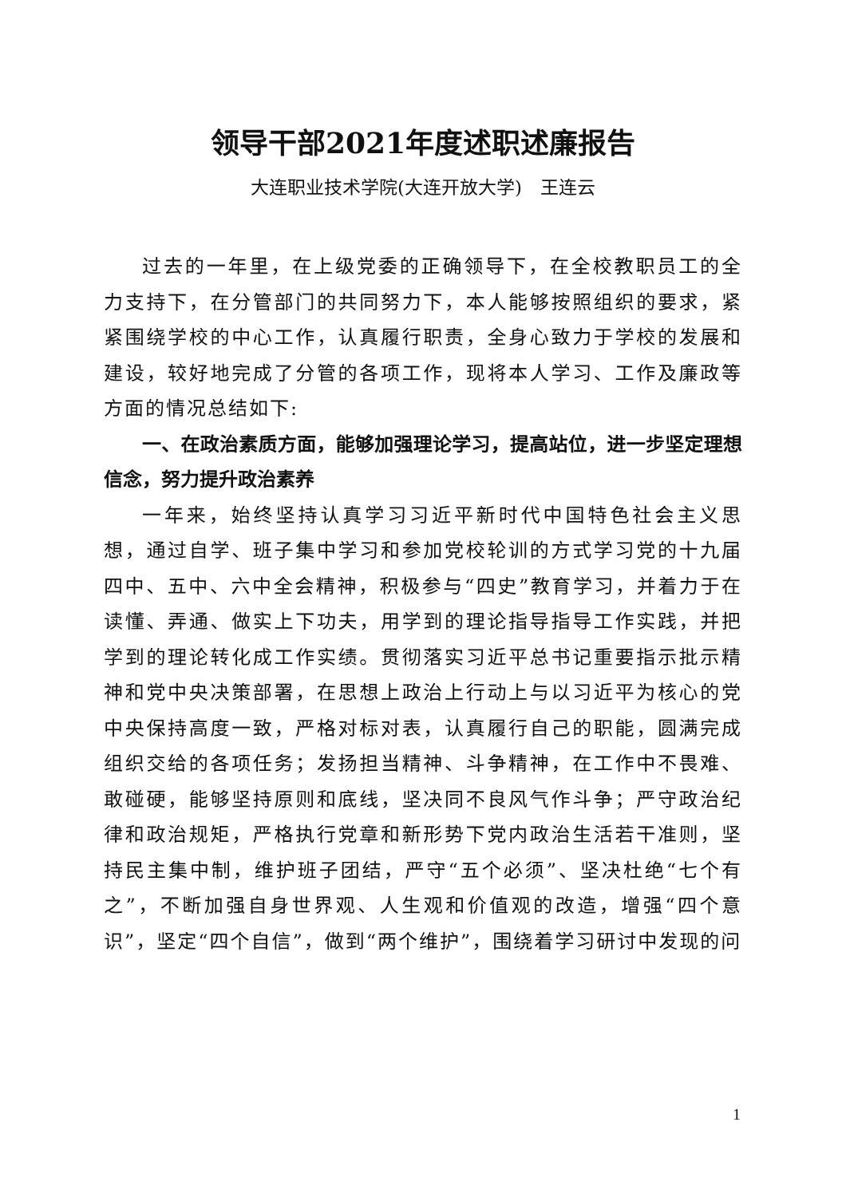领导干部2021年度述职述廉报告
大连职业技术学院(大连开放大学)　王连云
过去的一年里，在上级党委的正确领导下，在全校教职员工的全力支持下，在分管部门的共同努力下，本人能够按照组织的要求，紧紧围绕学校的中心工作，认真履行职责，全身心致力于学校的发展和建设，较好地完成了分管的各项工作，现将本人学习、工作及廉政等方面的情况总结如下:
一、在政治素质方面，能够加强理论学习，提高站位，进一步坚定理想信念，努力提升政治素养
一年来，始终坚持认真学习习近平新时代中国特色社会主义思想，通过自学、班子集中学习和参加党校轮训的方式学习党的十九届四中、五中、六中全会精神，积极参与“四史”教育学习，并着力于在读懂、弄通、做实上下功夫，用学到的理论指导指导工作实践，并把学到的理论转化成工作实绩。贯彻落实习近平总书记重要指示批示精神和党中央决策部署，在思想上政治上行动上与以习近平为核心的党中央保持高度一致，严格对标对表，认真履行自己的职能，圆满完成组织交给的各项任务；发扬担当精神、斗争精神，在工作中不畏难、敢碰硬，能够坚持原则和底线，坚决同不良风气作斗争；严守政治纪律和政治规矩，严格执行党章和新形势下党内政治生活若干准则，坚持民主集中制，维护班子团结，严守“五个必须”、坚决杜绝“七个有之”，不断加强自身世界观、人生观和价值观的改造，增强“四个意识”，坚定“四个自信”，做到“两个维护”，围绕着学习研讨中发现的问
1